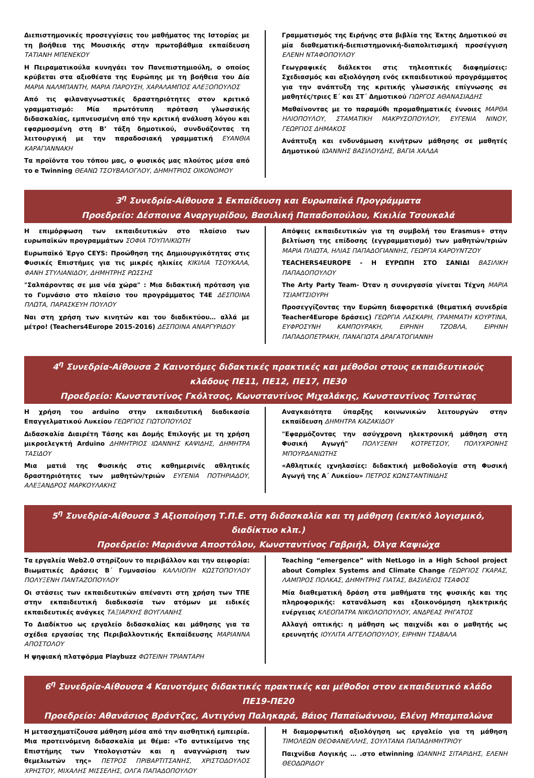Διεπιστημονικές προσεγγίσεις του μαθήματος της Ιστορίας με τη βοήθεια της Μουσικής στην πρωτοβάθμια εκπαίδευση ΤΑΤΙΑΝΗ ΜΠΕΝΕΚΟΥ
Η Πειραματικούλα κυνηγάει τον Πανεπιστημιούλη, ο οποίος κρύβεται στα αξιοθέατα της Ευρώπης με τη βοήθεια του Δία ΜΑΡΙΑ ΝΑΛΜΠΑΝΤΗ, ΜΑΡΙΑ ΠΑΡΟΥΣΗ, ΧΑΡΑΛΑΜΠΟΣ ΑΛΕΞΟΠΟΥΛΟΣ
Από τις φιλαναγνωστικές δραστηριότητες στον κριτικό γραμματισμό: Μία πρωτότυπη πρόταση γλωσσικής διδασκαλίας, εμπνευσμένη από την κριτική ανάλυση λόγου και εφαρμοσμένη στη Β’ τάξη δημοτικού, συνδυάζοντας τη λειτουργική με την παραδοσιακή γραμματική ΕΥΑΝΘΙΑ ΚΑΡΑΓΙΑΝΝΑΚΗ
Τα προϊόντα του τόπου μας, ο φυσικός μας πλούτος μέσα από το e Twinning ΘΕΑΝΩ ΤΣΟΥΒΑΛΟΓΛΟΥ, ΔΗΜΗΤΡΙΟΣ ΟΙΚΟΝΟΜΟΥ
Γραμματισμός της Ειρήνης στα βιβλία της Έκτης Δημοτικού σε μία διαθεματική-διεπιστημονική-διαπολιτισμική προσέγγιση ΕΛΕΝΗ ΝΤΑΦΟΠΟΥΛΟΥ
Γεωγραφικές διάλεκτοι στις τηλεοπτικές διαφημίσεις: Σχεδιασμός και αξιολόγηση ενός εκπαιδευτικού προγράμματος για την ανάπτυξη της κριτικής γλωσσικής επίγνωσης σε μαθητές/τριες Ε΄ και ΣΤ΄ Δημοτικού ΓΙΩΡΓΟΣ ΑΘΑΝΑΣΙΑΔΗΣ
Μαθαίνοντας με το παραμύθι προμαθηματικές έννοιες ΜΑΡΘΑ ΗΛΙΟΠΟΥΛΟΥ, ΣΤΑΜΑΤΙΚΗ ΜΑΚΡΥΣΟΠΟΥΛΟΥ, ΕΥΓΕΝΙΑ ΝΙΝΟΥ, ΓΕΩΡΓΙΟΣ ΔΗΜΑΚΟΣ
Ανάπτυξη και ενδυνάμωση κινήτρων μάθησης σε μαθητές Δημοτικού ΙΩΑΝΝΗΣ ΒΑΣΙΛΟΥΔΗΣ, ΒΑΓΙΑ ΧΑΛΔΑ
3<sup>η</sup> Συνεδρία-Αίθουσα 1 Εκπαίδευση και Ευρωπαϊκά Προγράμματα
Προεδρείο: Δέσποινα Αναργυρίδου, Βασιλική Παπαδοπούλου, Κικιλία Τσουκαλά
Η επιμόρφωση των εκπαιδευτικών στο πλαίσιο των ευρωπαϊκών προγραμμάτων ΣΟΦΙΑ ΤΟΥΠΛΙΚΙΩΤΗ
Ευρωπαϊκό Έργο CEYS: Προώθηση της Δημιουργικότητας στις Φυσικές Επιστήμες για τις μικρές ηλικίες ΚΙΚΙΛΙΑ ΤΣΟΥΚΑΛΑ, ΦΑΝΗ ΣΤΥΛΙΑΝΙΔΟΥ, ΔΗΜΗΤΡΗΣ ΡΩΣΣΗΣ
"Σαλπάροντας σε μια νέα χώρα" : Μια διδακτική πρόταση για το Γυμνάσιο στο πλαίσιο του προγράμματος T4E ΔΕΣΠΟΙΝΑ ΠΛΩΤΑ, ΠΑΡΑΣΚΕΥΗ ΠΟΥΛΟΥ
Ναι στη χρήση των κινητών και του διαδικτύου… αλλά με μέτρο! (Teachers4Europe 2015-2016) ΔΕΣΠΟΙΝΑ ΑΝΑΡΓΥΡΙΔΟΥ
Απόψεις εκπαιδευτικών για τη συμβολή του Erasmus+ στην βελτίωση της επίδοσης (εγγραμματισμό) των μαθητών/τριών ΜΑΡΙΑ ΠΛΙΩΤΑ, ΗΛΙΑΣ ΠΑΠΑΔΟΓΙΑΝΝΗΣ, ΓΕΩΡΓΙΑ ΚΑΡΟΥΝΤΖΟΥ
TEACHERS4EUROPE - Η ΕΥΡΩΠΗ ΣΤΟ ΣΑΝΙΔΙ ΒΑΣΙΛΙΚΗ ΠΑΠΑΔΟΠΟΥΛΟΥ
The Arty Party Team- Όταν η συνεργασία γίνεται Τέχνη ΜΑΡΙΑ ΤΣΙΑΜΤΣΙΟΥΡΗ
Προσεγγίζοντας την Ευρώπη διαφορετικά (θεματική συνεδρία Teacher4Europe δράσεις) ΓΕΩΡΓΙΑ ΛΑΣΚΑΡΗ, ΓΡΑΜΜΑΤΗ ΚΟΥΡΤΙΝΑ, ΕΥΦΡΟΣΥΝΗ ΚΑΜΠΟΥΡΑΚΗ, ΕΙΡΗΝΗ ΤΖΟΒΛΑ, ΕΙΡΗΝΗ ΠΑΠΑΔΟΠΕΤΡΑΚΗ, ΠΑΝΑΓΙΩΤΑ ΔΡΑΓΑΤΟΓΙΑΝΝΗ
4<sup>η</sup> Συνεδρία-Αίθουσα 2 Καινοτόμες διδακτικές πρακτικές και μέθοδοι στους εκπαιδευτικούς κλάδους ΠΕ11, ΠΕ12, ΠΕ17, ΠΕ30
Προεδρείο: Κωνσταντίνος Γκόλτσος, Κωνσταντίνος Μιχαλάκης, Κωνσταντίνος Τσιτώτας
Η χρήση του arduino στην εκπαιδευτική διαδικασία Επαγγελματικού Λυκείου ΓΕΩΡΓΙΟΣ ΓΙΩΤΟΠΟΥΛΟΣ
Διδασκαλία Διαιρέτη Τάσης και Δομής Επιλογής με τη χρήση μικροελεγκτή Arduino ΔΗΜΗΤΡΙΟΣ ΙΩΑΝΝΗΣ ΚΑΨΙΔΗΣ, ΔΗΜΗΤΡΑ ΤΑΣΙΔΟΥ
Μια ματιά της Φυσικής στις καθημερινές αθλητικές δραστηριότητες των μαθητών/τριών ΕΥΓΕΝΙΑ ΠΟΤΗΡΙΑΔΟΥ, ΑΛΕΞΑΝΔΡΟΣ ΜΑΡΚΟΥΛΑΚΗΣ
Αναγκαιότητα ύπαρξης κοινωνικών λειτουργών στην εκπαίδευση ΔΗΜΗΤΡΑ ΚΑΖΑΚΙΔΟΥ
"Εφαρμόζοντας την ασύγχρονη ηλεκτρονική μάθηση στη Φυσική Αγωγή" ΠΟΛΥΞΕΝΗ ΚΟΤΡΕΤΣΟΥ, ΠΟΛΥΧΡΟΝΗΣ ΜΠΟΥΡΔΑΝΙΩΤΗΣ
«Αθλητικές ιχνηλασίες: διδακτική μεθοδολογία στη Φυσική Αγωγή της Α΄ Λυκείου» ΠΕΤΡΟΣ ΚΩΝΣΤΑΝΤΙΝΙΔΗΣ
5<sup>η</sup> Συνεδρία-Αίθουσα 3 Αξιοποίηση Τ.Π.Ε. στη διδασκαλία και τη μάθηση (εκπ/κό λογισμικό, διαδίκτυο κλπ.)
Προεδρείο: Μαριάννα Αποστόλου, Κωνσταντίνος Γαβριήλ, Όλγα Καψιώχα
Τα εργαλεία Web2.0 στηρίζουν το περιβάλλον και την αειφορία: Βιωματικές Δράσεις Β΄ Γυμνασίου ΚΑΛΛΙΟΠΗ ΚΩΣΤΟΠΟΥΛΟΥ ΠΟΛΥΞΕΝΗ ΠΑΝΤΑΖΟΠΟΥΛΟΥ
Οι στάσεις των εκπαιδευτικών απέναντι στη χρήση των ΤΠΕ στην εκπαιδευτική διαδικασία των ατόμων με ειδικές εκπαιδευτικές ανάγκες ΤΑΞΙΑΡΧΗΣ ΒΟΥΓΛΑΝΗΣ
Το Διαδίκτυο ως εργαλείο διδασκαλίας και μάθησης για τα σχέδια εργασίας της Περιβαλλοντικής Εκπαίδευσης ΜΑΡΙΑΝΝΑ ΑΠΟΣΤΟΛΟΥ
Η ψηφιακή πλατφόρμα Playbuzz ΦΩΤΕΙΝΗ ΤΡΙΑΝΤΑΡΗ
Teaching “emergence” with NetLogo in a High School project about Complex Systems and Climate Change ΓΕΩΡΓΙΟΣ ΓΚΑΡΑΣ, ΛΑΜΠΡΟΣ ΠΟΛΚΑΣ, ΔΗΜΗΤΡΗΣ ΓΙΑΤΑΣ, ΒΑΣΙΛΕΙΟΣ ΤΣΑΦΟΣ
Μία διαθεματική δράση στα μαθήματα της φυσικής και της πληροφορικής: κατανάλωση και εξοικονόμηση ηλεκτρικής ενέργειας ΚΛΕΟΠΑΤΡΑ ΝΙΚΟΛΟΠΟΥΛΟΥ, ΑΝΔΡΕΑΣ ΡΗΓΑΤΟΣ
Αλλαγή οπτικής: η μάθηση ως παιχνίδι και ο μαθητής ως ερευνητής ΙΟΥΛΙΤΑ ΑΓΓΕΛΟΠΟΥΛΟΥ, ΕΙΡΗΝΗ ΤΣΑΒΑΛΑ
6<sup>η</sup> Συνεδρία-Αίθουσα 4 Καινοτόμες διδακτικές πρακτικές και μέθοδοι στον εκπαιδευτικό κλάδο ΠΕ19-ΠΕ20
Προεδρείο: Αθανάσιος Βράντζας, Αντιγόνη Παληκαρά, Βάιος Παπαϊωάννου, Ελένη Μπαμπαλώνα
Η μετασχηματίζουσα μάθηση μέσα από την αισθητική εμπειρία. Μια προτεινόμενη διδασκαλία με θέμα: «Το αντικείμενο της Επιστήμης των Υπολογιστών και η αναγνώριση των θεμελιωτών της» ΠΕΤΡΟΣ ΠΡΙΒΑΡΤΙΤΣΑΝΗΣ, ΧΡΙΣΤΟΔΟΥΛΟΣ ΧΡΗΣΤΟΥ, ΜΙΧΑΛΗΣ ΜΙΣΣΕΛΗΣ, ΟΛΓΑ ΠΑΠΑΔΟΠΟΥΛΟΥ
Η διαμορφωτική αξιολόγηση ως εργαλείο για τη μάθηση ΤΙΜΟΛΕΩΝ ΘΕΟΦΑΝΕΛΛΗΣ, ΣΟΥΛΤΑΝΑ ΠΑΠΑΔΗΜΗΤΡΙΟΥ
Παιχνίδια Λογικής … .στο etwinning ΙΩΑΝΝΗΣ ΣΙΤΑΡΙΔΗΣ, ΕΛΕΝΗ ΘΕΟΔΩΡΙΔΟΥ